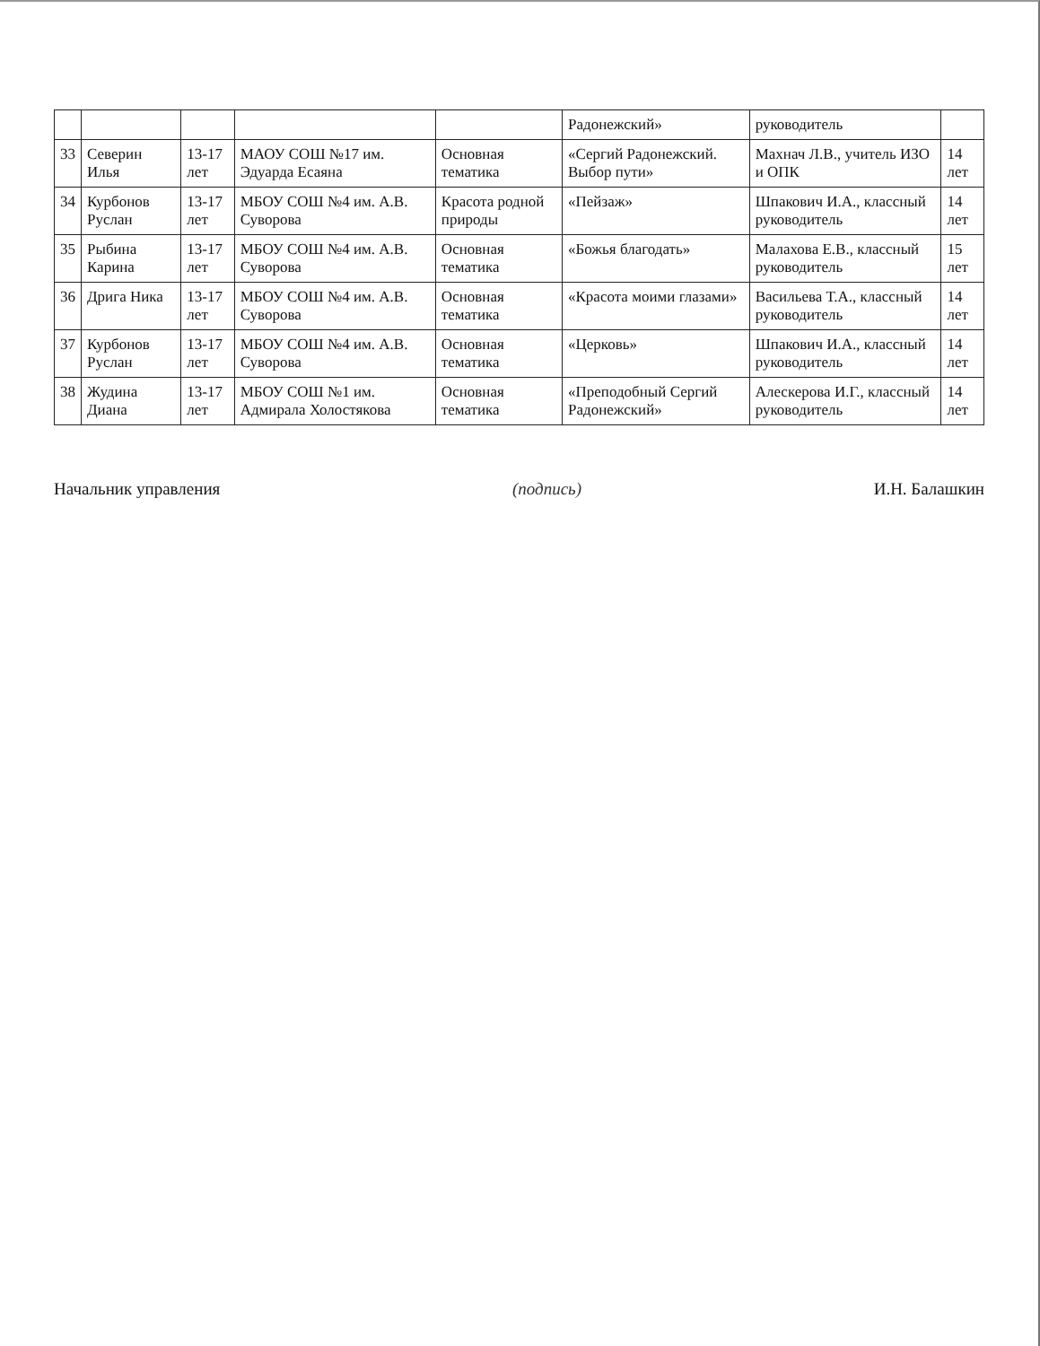| | | | | | Радонежский» | руководитель | |
| 33 | Северин Илья | 13-17 лет | МАОУ СОШ №17 им. Эдуарда Есаяна | Основная тематика | «Сергий Радонежский. Выбор пути» | Махнач Л.В., учитель ИЗО и ОПК | 14 лет |
| 34 | Курбонов Руслан | 13-17 лет | МБОУ СОШ №4 им. А.В. Суворова | Красота родной природы | «Пейзаж» | Шпакович И.А., классный руководитель | 14 лет |
| 35 | Рыбина Карина | 13-17 лет | МБОУ СОШ №4 им. А.В. Суворова | Основная тематика | «Божья благодать» | Малахова Е.В., классный руководитель | 15 лет |
| 36 | Дрига Ника | 13-17 лет | МБОУ СОШ №4 им. А.В. Суворова | Основная тематика | «Красота моими глазами» | Васильева Т.А., классный руководитель | 14 лет |
| 37 | Курбонов Руслан | 13-17 лет | МБОУ СОШ №4 им. А.В. Суворова | Основная тематика | «Церковь» | Шпакович И.А., классный руководитель | 14 лет |
| 38 | Жудина Диана | 13-17 лет | МБОУ СОШ №1 им. Адмирала Холостякова | Основная тематика | «Преподобный Сергий Радонежский» | Алескерова И.Г., классный руководитель | 14 лет |
Начальник управления (подпись) И.Н. Балашкин